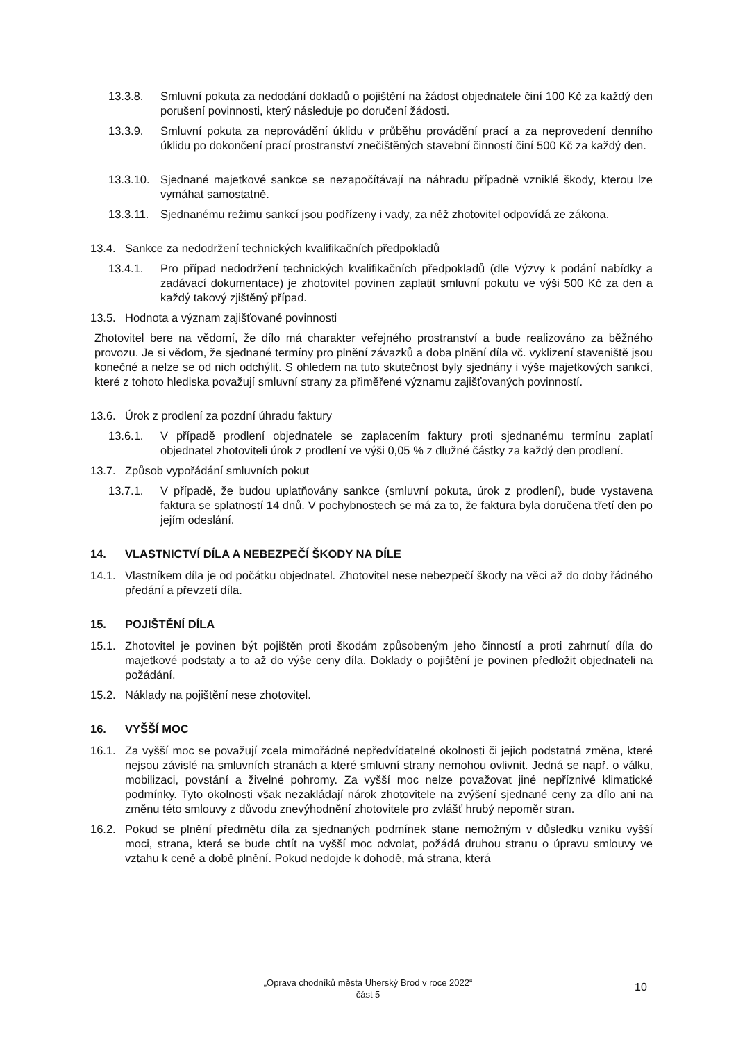13.3.8. Smluvní pokuta za nedodání dokladů o pojištění na žádost objednatele činí 100 Kč za každý den porušení povinnosti, který následuje po doručení žádosti.
13.3.9. Smluvní pokuta za neprovádění úklidu v průběhu provádění prací a za neprovedení denního úklidu po dokončení prací prostranství znečištěných stavební činností činí 500 Kč za každý den.
13.3.10. Sjednané majetkové sankce se nezapočítávají na náhradu případně vzniklé škody, kterou lze vymáhat samostatně.
13.3.11. Sjednanému režimu sankcí jsou podřízeny i vady, za něž zhotovitel odpovídá ze zákona.
13.4. Sankce za nedodržení technických kvalifikačních předpokladů
13.4.1. Pro případ nedodržení technických kvalifikačních předpokladů (dle Výzvy k podání nabídky a zadávací dokumentace) je zhotovitel povinen zaplatit smluvní pokutu ve výši 500 Kč za den a každý takový zjištěný případ.
13.5. Hodnota a význam zajišťované povinnosti
Zhotovitel bere na vědomí, že dílo má charakter veřejného prostranství a bude realizováno za běžného provozu. Je si vědom, že sjednané termíny pro plnění závazků a doba plnění díla vč. vyklizení staveniště jsou konečné a nelze se od nich odchýlit. S ohledem na tuto skutečnost byly sjednány i výše majetkových sankcí, které z tohoto hlediska považují smluvní strany za přiměřené významu zajišťovaných povinností.
13.6. Úrok z prodlení za pozdní úhradu faktury
13.6.1. V případě prodlení objednatele se zaplacením faktury proti sjednanému termínu zaplatí objednatel zhotoviteli úrok z prodlení ve výši 0,05 % z dlužné částky za každý den prodlení.
13.7. Způsob vypořádání smluvních pokut
13.7.1. V případě, že budou uplatňovány sankce (smluvní pokuta, úrok z prodlení), bude vystavena faktura se splatností 14 dnů. V pochybnostech se má za to, že faktura byla doručena třetí den po jejím odeslání.
14. VLASTNICTVÍ DÍLA A NEBEZPEČÍ ŠKODY NA DÍLE
14.1. Vlastníkem díla je od počátku objednatel. Zhotovitel nese nebezpečí škody na věci až do doby řádného předání a převzetí díla.
15. POJIŠTĚNÍ DÍLA
15.1. Zhotovitel je povinen být pojištěn proti škodám způsobeným jeho činností a proti zahrnutí díla do majetkové podstaty a to až do výše ceny díla. Doklady o pojištění je povinen předložit objednateli na požádání.
15.2. Náklady na pojištění nese zhotovitel.
16. VYŠŠÍ MOC
16.1. Za vyšší moc se považují zcela mimořádné nepředvídatelné okolnosti či jejich podstatná změna, které nejsou závislé na smluvních stranách a které smluvní strany nemohou ovlivnit. Jedná se např. o válku, mobilizaci, povstání a živelné pohromy. Za vyšší moc nelze považovat jiné nepříznivé klimatické podmínky. Tyto okolnosti však nezakládají nárok zhotovitele na zvýšení sjednané ceny za dílo ani na změnu této smlouvy z důvodu znevýhodnění zhotovitele pro zvlášť hrubý nepoměr stran.
16.2. Pokud se plnění předmětu díla za sjednaných podmínek stane nemožným v důsledku vzniku vyšší moci, strana, která se bude chtít na vyšší moc odvolat, požádá druhou stranu o úpravu smlouvy ve vztahu k ceně a době plnění. Pokud nedojde k dohodě, má strana, která
„Oprava chodníků města Uherský Brod v roce 2022“
část 5
10